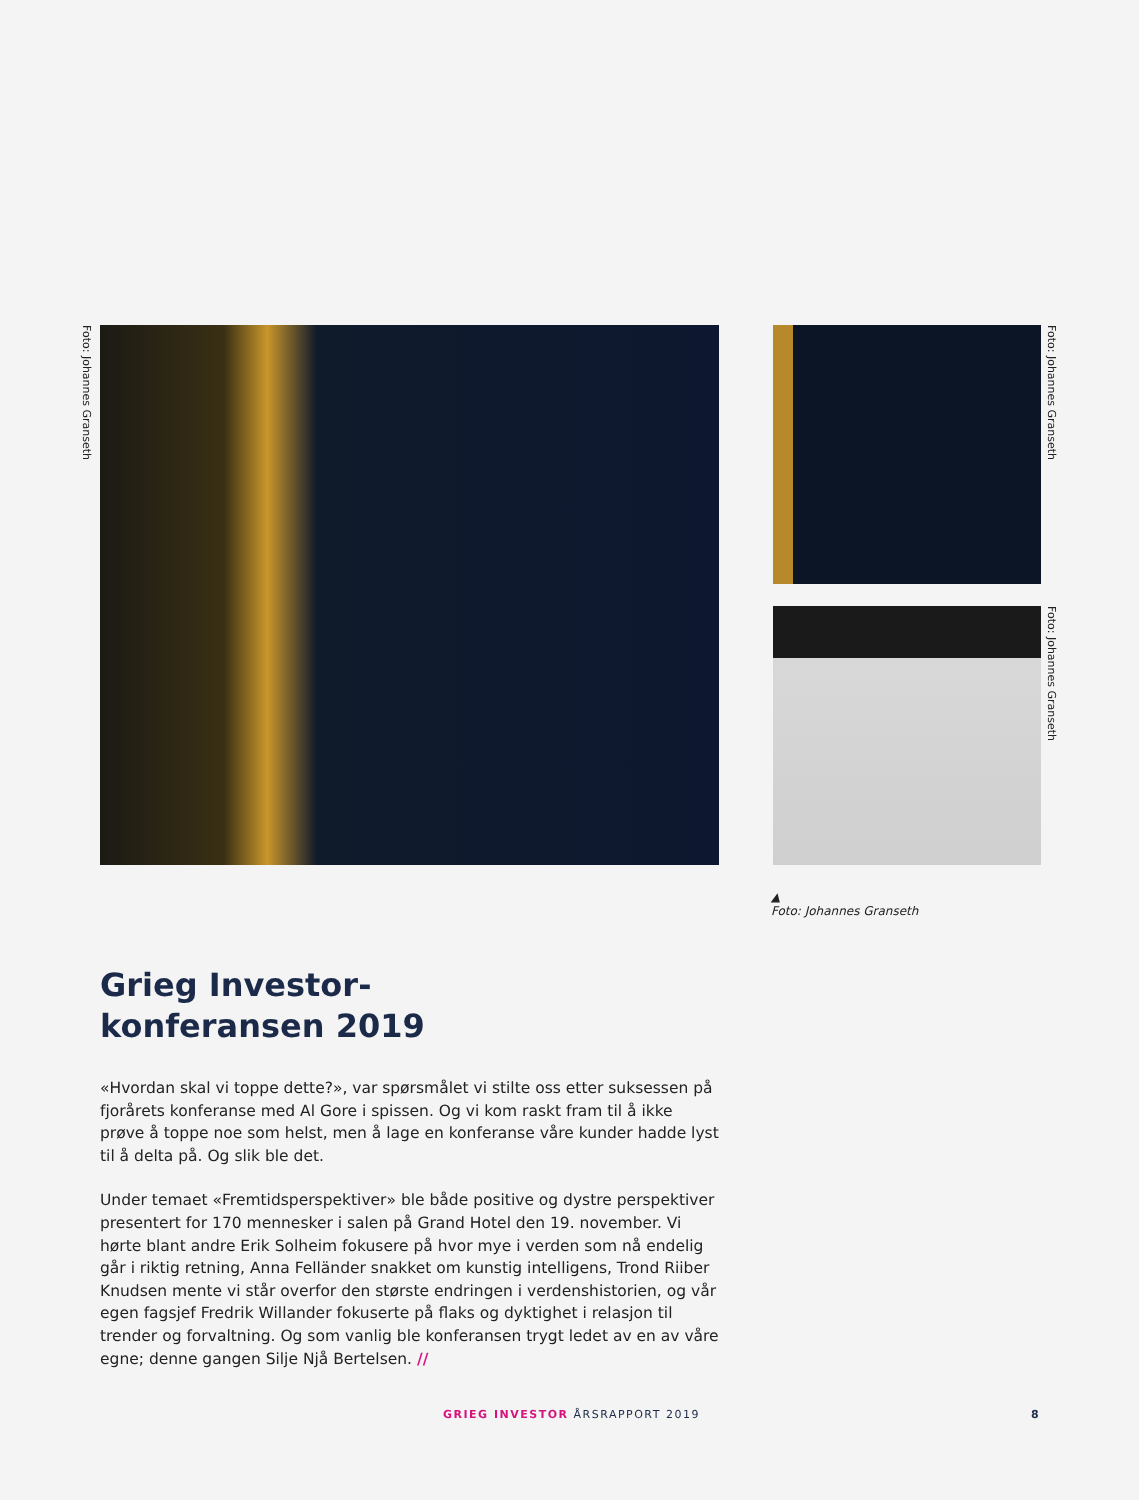Foto: Johannes Granseth
Foto: Johannes Granseth
Foto: Johannes Granseth
▲
Foto: Johannes Granseth
Grieg Investor-
konferansen 2019
«Hvordan skal vi toppe dette?», var spørsmålet vi stilte oss etter suksessen på fjorårets konferanse med Al Gore i spissen. Og vi kom raskt fram til å ikke prøve å toppe noe som helst, men å lage en konferanse våre kunder hadde lyst til å delta på. Og slik ble det.
Under temaet «Fremtidsperspektiver» ble både positive og dystre perspektiver presentert for 170 mennesker i salen på Grand Hotel den 19. november. Vi hørte blant andre Erik Solheim fokusere på hvor mye i verden som nå endelig går i riktig retning, Anna Felländer snakket om kunstig intelligens, Trond Riiber Knudsen mente vi står overfor den største endringen i verdenshistorien, og vår egen fagsjef Fredrik Willander fokuserte på flaks og dyktighet i relasjon til trender og forvaltning. Og som vanlig ble konferansen trygt ledet av en av våre egne; denne gangen Silje Njå Bertelsen. //
GRIEG INVESTOR ÅRSRAPPORT 2019 8